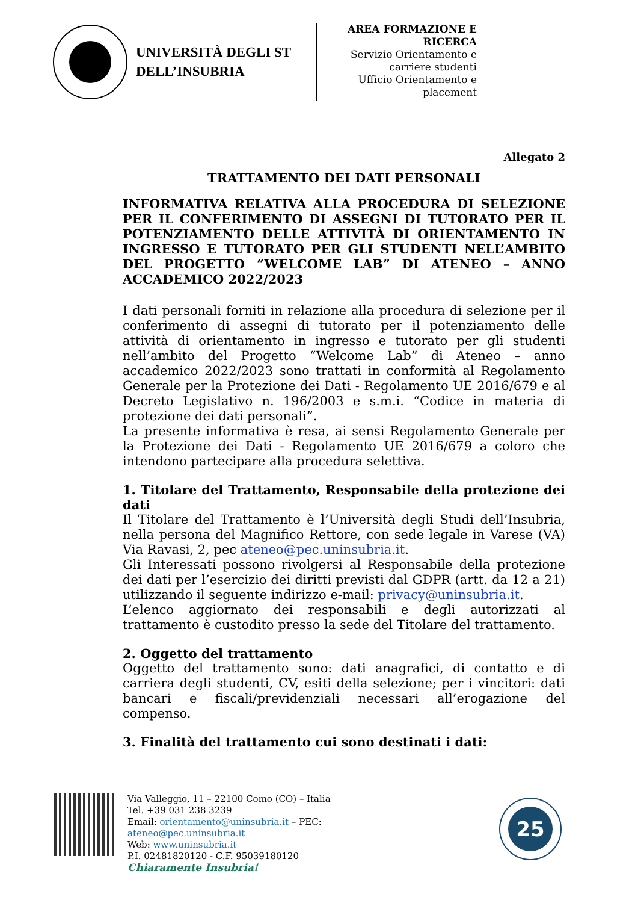UNIVERSITÀ DEGLI ST
DELL’INSUBRIA
AREA FORMAZIONE E RICERCA
Servizio Orientamento e carriere studenti
Ufficio Orientamento e placement
Allegato 2
TRATTAMENTO DEI DATI PERSONALI
INFORMATIVA RELATIVA ALLA PROCEDURA DI SELEZIONE PER IL CONFERIMENTO DI ASSEGNI DI TUTORATO PER IL POTENZIAMENTO DELLE ATTIVITÀ DI ORIENTAMENTO IN INGRESSO E TUTORATO PER GLI STUDENTI NELL’AMBITO DEL PROGETTO “WELCOME LAB” DI ATENEO – ANNO ACCADEMICO 2022/2023
I dati personali forniti in relazione alla procedura di selezione per il conferimento di assegni di tutorato per il potenziamento delle attività di orientamento in ingresso e tutorato per gli studenti nell’ambito del Progetto “Welcome Lab” di Ateneo – anno accademico 2022/2023 sono trattati in conformità al Regolamento Generale per la Protezione dei Dati - Regolamento UE 2016/679 e al Decreto Legislativo n. 196/2003 e s.m.i. “Codice in materia di protezione dei dati personali”.
La presente informativa è resa, ai sensi Regolamento Generale per la Protezione dei Dati - Regolamento UE 2016/679 a coloro che intendono partecipare alla procedura selettiva.
1. Titolare del Trattamento, Responsabile della protezione dei dati
Il Titolare del Trattamento è l’Università degli Studi dell’Insubria, nella persona del Magnifico Rettore, con sede legale in Varese (VA) Via Ravasi, 2, pec ateneo@pec.uninsubria.it.
Gli Interessati possono rivolgersi al Responsabile della protezione dei dati per l’esercizio dei diritti previsti dal GDPR (artt. da 12 a 21) utilizzando il seguente indirizzo e-mail: privacy@uninsubria.it.
L’elenco aggiornato dei responsabili e degli autorizzati al trattamento è custodito presso la sede del Titolare del trattamento.
2. Oggetto del trattamento
Oggetto del trattamento sono: dati anagrafici, di contatto e di carriera degli studenti, CV, esiti della selezione; per i vincitori: dati bancari e fiscali/previdenziali necessari all’erogazione del compenso.
3. Finalità del trattamento cui sono destinati i dati:
Via Valleggio, 11 – 22100 Como (CO) – Italia
Tel. +39 031 238 3239
Email: orientamento@uninsubria.it – PEC:
ateneo@pec.uninsubria.it
Web: www.uninsubria.it
P.I. 02481820120 - C.F. 95039180120
Chiaramente Insubria!
25